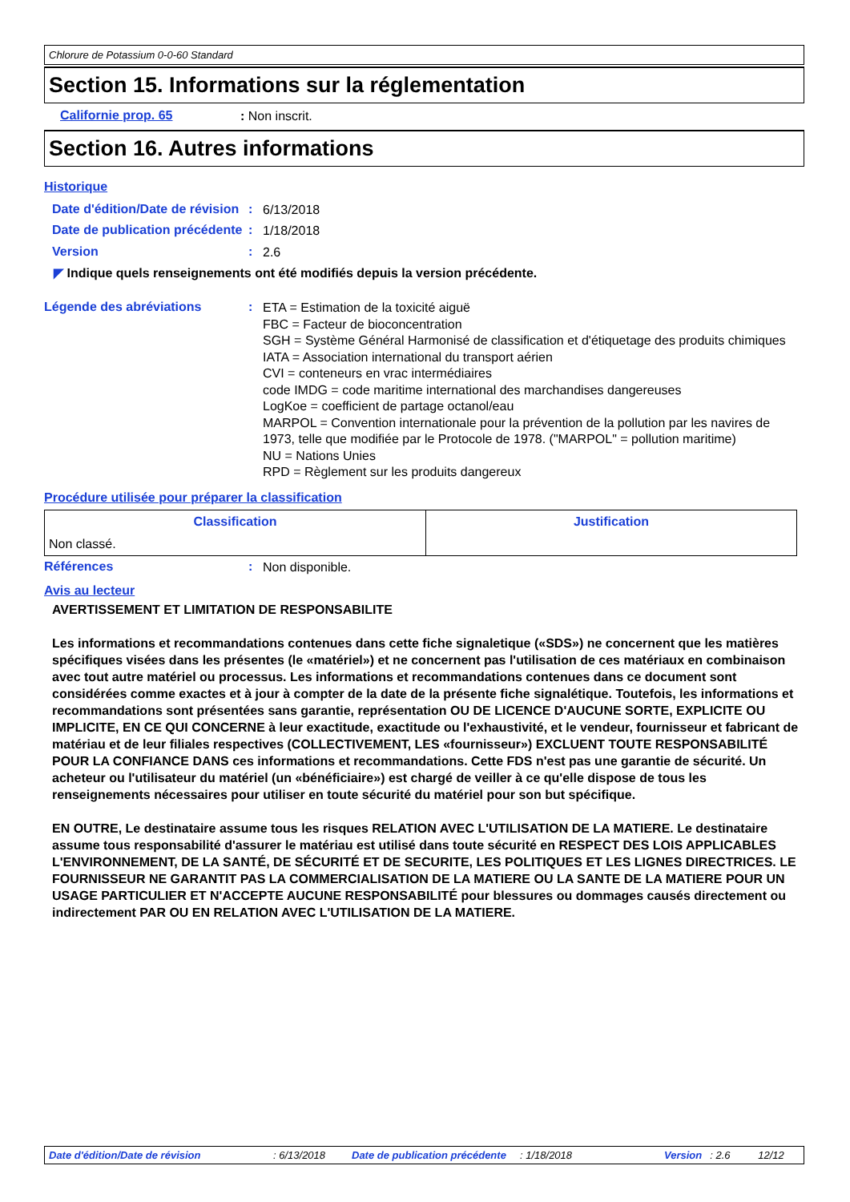Chlorure de Potassium 0-0-60 Standard
Section 15. Informations sur la réglementation
Californie prop. 65: Non inscrit.
Section 16. Autres informations
Historique
Date d'édition/Date de révision: 6/13/2018
Date de publication précédente: 1/18/2018
Version: 2.6
◤ Indique quels renseignements ont été modifiés depuis la version précédente.
Légende des abréviations: ETA = Estimation de la toxicité aiguë
FBC = Facteur de bioconcentration
SGH = Système Général Harmonisé de classification et d'étiquetage des produits chimiques
IATA = Association international du transport aérien
CVI = conteneurs en vrac intermédiaires
code IMDG = code maritime international des marchandises dangereuses
LogKoe = coefficient de partage octanol/eau
MARPOL = Convention internationale pour la prévention de la pollution par les navires de 1973, telle que modifiée par le Protocole de 1978. ("MARPOL" = pollution maritime)
NU = Nations Unies
RPD = Règlement sur les produits dangereux
Procédure utilisée pour préparer la classification
| Classification | Justification |
| --- | --- |
| Non classé. | |
Références: Non disponible.
Avis au lecteur
AVERTISSEMENT ET LIMITATION DE RESPONSABILITE
Les informations et recommandations contenues dans cette fiche signaletique («SDS») ne concernent que les matières spécifiques visées dans les présentes (le «matériel») et ne concernent pas l'utilisation de ces matériaux en combinaison avec tout autre matériel ou processus. Les informations et recommandations contenues dans ce document sont considérées comme exactes et à jour à compter de la date de la présente fiche signalétique. Toutefois, les informations et recommandations sont présentées sans garantie, représentation OU DE LICENCE D'AUCUNE SORTE, EXPLICITE OU IMPLICITE, EN CE QUI CONCERNE à leur exactitude, exactitude ou l'exhaustivité, et le vendeur, fournisseur et fabricant de matériau et de leur filiales respectives (COLLECTIVEMENT, LES «fournisseur») EXCLUENT TOUTE RESPONSABILITÉ POUR LA CONFIANCE DANS ces informations et recommandations. Cette FDS n'est pas une garantie de sécurité. Un acheteur ou l'utilisateur du matériel (un «bénéficiaire») est chargé de veiller à ce qu'elle dispose de tous les renseignements nécessaires pour utiliser en toute sécurité du matériel pour son but spécifique.
EN OUTRE, Le destinataire assume tous les risques RELATION AVEC L'UTILISATION DE LA MATIERE. Le destinataire assume tous responsabilité d'assurer le matériau est utilisé dans toute sécurité en RESPECT DES LOIS APPLICABLES L'ENVIRONNEMENT, DE LA SANTÉ, DE SÉCURITÉ ET DE SECURITE, LES POLITIQUES ET LES LIGNES DIRECTRICES. LE FOURNISSEUR NE GARANTIT PAS LA COMMERCIALISATION DE LA MATIERE OU LA SANTE DE LA MATIERE POUR UN USAGE PARTICULIER ET N'ACCEPTE AUCUNE RESPONSABILITÉ pour blessures ou dommages causés directement ou indirectement PAR OU EN RELATION AVEC L'UTILISATION DE LA MATIERE.
Date d'édition/Date de révision : 6/13/2018 Date de publication précédente
: 1/18/2018 Version : 2.6 12/12